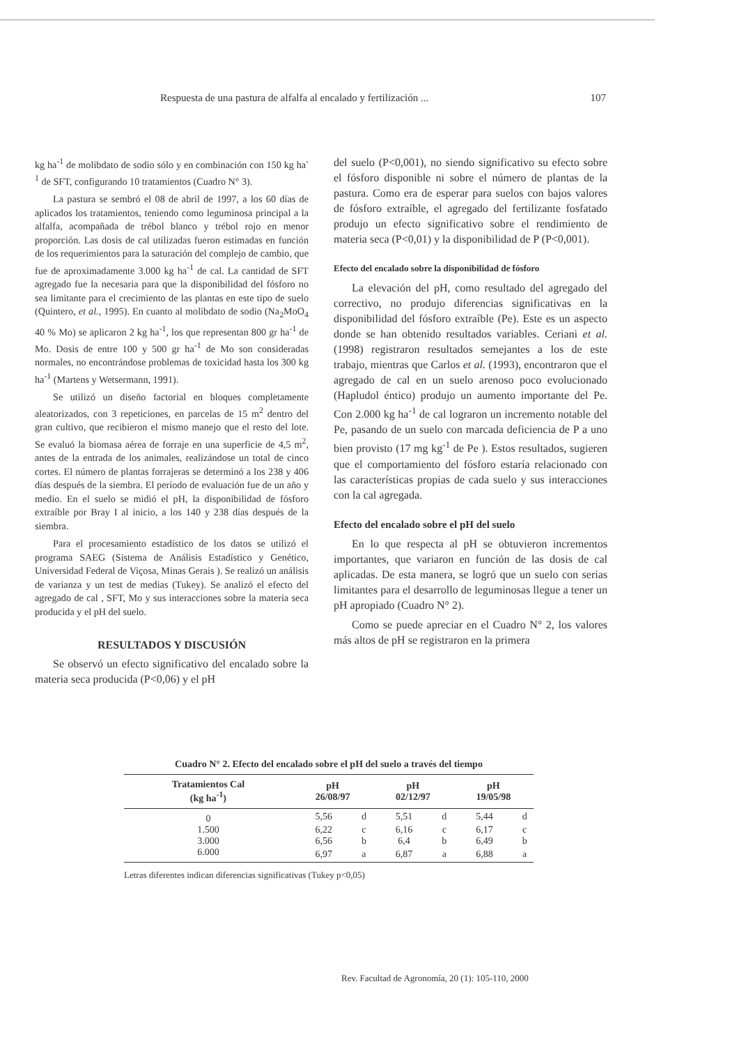Respuesta de una pastura de alfalfa al encalado y fertilización ... 107
kg ha<sup>-1</sup> de molibdato de sodio sólo y en combinación con 150 kg ha<sup>-1</sup> de SFT, configurando 10 tratamientos (Cuadro N° 3).
La pastura se sembró el 08 de abril de 1997, a los 60 días de aplicados los tratamientos, teniendo como leguminosa principal a la alfalfa, acompañada de trébol blanco y trébol rojo en menor proporción. Las dosis de cal utilizadas fueron estimadas en función de los requerimientos para la saturación del complejo de cambio, que fue de aproximadamente 3.000 kg ha<sup>-1</sup> de cal. La cantidad de SFT agregado fue la necesaria para que la disponibilidad del fósforo no sea limitante para el crecimiento de las plantas en este tipo de suelo (Quintero, et al., 1995). En cuanto al molibdato de sodio (Na<sub>2</sub>MoO<sub>4</sub> 40 % Mo) se aplicaron 2 kg ha<sup>-1</sup>, los que representan 800 gr ha<sup>-1</sup> de Mo. Dosis de entre 100 y 500 gr ha<sup>-1</sup> de Mo son consideradas normales, no encontrándose problemas de toxicidad hasta los 300 kg ha<sup>-1</sup> (Martens y Wetsermann, 1991).
Se utilizó un diseño factorial en bloques completamente aleatorizados, con 3 repeticiones, en parcelas de 15 m<sup>2</sup> dentro del gran cultivo, que recibieron el mismo manejo que el resto del lote. Se evaluó la biomasa aérea de forraje en una superficie de 4,5 m<sup>2</sup>, antes de la entrada de los animales, realizándose un total de cinco cortes. El número de plantas forrajeras se determinó a los 238 y 406 días después de la siembra. El período de evaluación fue de un año y medio. En el suelo se midió el pH, la disponibilidad de fósforo extraíble por Bray I al inicio, a los 140 y 238 días después de la siembra.
Para el procesamiento estadístico de los datos se utilizó el programa SAEG (Sistema de Análisis Estadístico y Genético, Universidad Federal de Viçosa, Minas Gerais ). Se realizó un análisis de varianza y un test de medias (Tukey). Se analizó el efecto del agregado de cal , SFT, Mo y sus interacciones sobre la materia seca producida y el pH del suelo.
RESULTADOS Y DISCUSIÓN
Se observó un efecto significativo del encalado sobre la materia seca producida (P<0,06) y el pH
del suelo (P<0,001), no siendo significativo su efecto sobre el fósforo disponible ni sobre el número de plantas de la pastura. Como era de esperar para suelos con bajos valores de fósforo extraíble, el agregado del fertilizante fosfatado produjo un efecto significativo sobre el rendimiento de materia seca (P<0,01) y la disponibilidad de P (P<0,001).
Efecto del encalado sobre la disponibilidad de fósforo
La elevación del pH, como resultado del agregado del correctivo, no produjo diferencias significativas en la disponibilidad del fósforo extraíble (Pe). Este es un aspecto donde se han obtenido resultados variables. Ceriani et al. (1998) registraron resultados semejantes a los de este trabajo, mientras que Carlos et al. (1993), encontraron que el agregado de cal en un suelo arenoso poco evolucionado (Hapludol éntico) produjo un aumento importante del Pe. Con 2.000 kg ha<sup>-1</sup> de cal lograron un incremento notable del Pe, pasando de un suelo con marcada deficiencia de P a uno bien provisto (17 mg kg<sup>-1</sup> de Pe ). Estos resultados, sugieren que el comportamiento del fósforo estaría relacionado con las características propias de cada suelo y sus interacciones con la cal agregada.
Efecto del encalado sobre el pH del suelo
En lo que respecta al pH se obtuvieron incrementos importantes, que variaron en función de las dosis de cal aplicadas. De esta manera, se logró que un suelo con serias limitantes para el desarrollo de leguminosas llegue a tener un pH apropiado (Cuadro N° 2).
Como se puede apreciar en el Cuadro N° 2, los valores más altos de pH se registraron en la primera
Cuadro N° 2. Efecto del encalado sobre el pH del suelo a través del tiempo
| Tratamientos Cal (kg ha<sup>-1</sup>) | pH 26/08/97 | | pH 02/12/97 | | pH 19/05/98 | |
| --- | --- | --- | --- | --- | --- | --- |
| 0 | 5,56 | d | 5,51 | d | 5,44 | d |
| 1.500 | 6,22 | c | 6,16 | c | 6,17 | c |
| 3.000 | 6,56 | b | 6,4 | b | 6,49 | b |
| 6.000 | 6,97 | a | 6,87 | a | 6,88 | a |
Letras diferentes indican diferencias significativas (Tukey p<0,05)
Rev. Facultad de Agronomía, 20 (1): 105-110, 2000